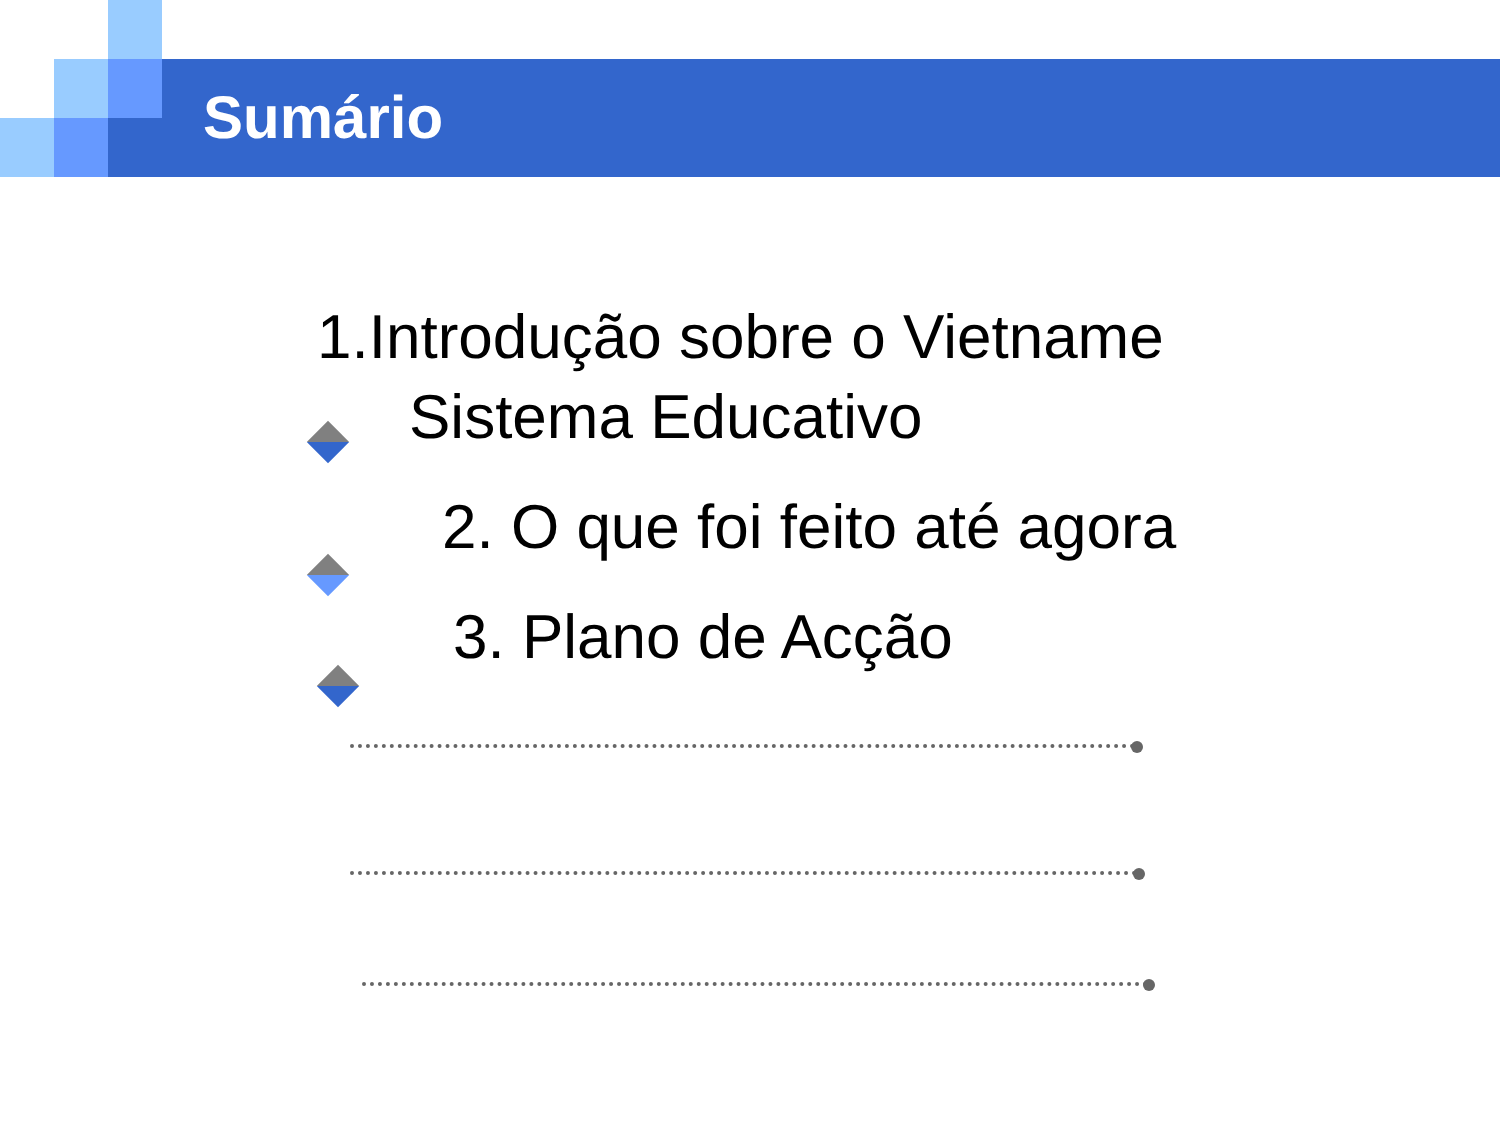Sumário
1.Introdução sobre o Vietname
Sistema Educativo
2. O que foi feito até agora
3. Plano de Acção